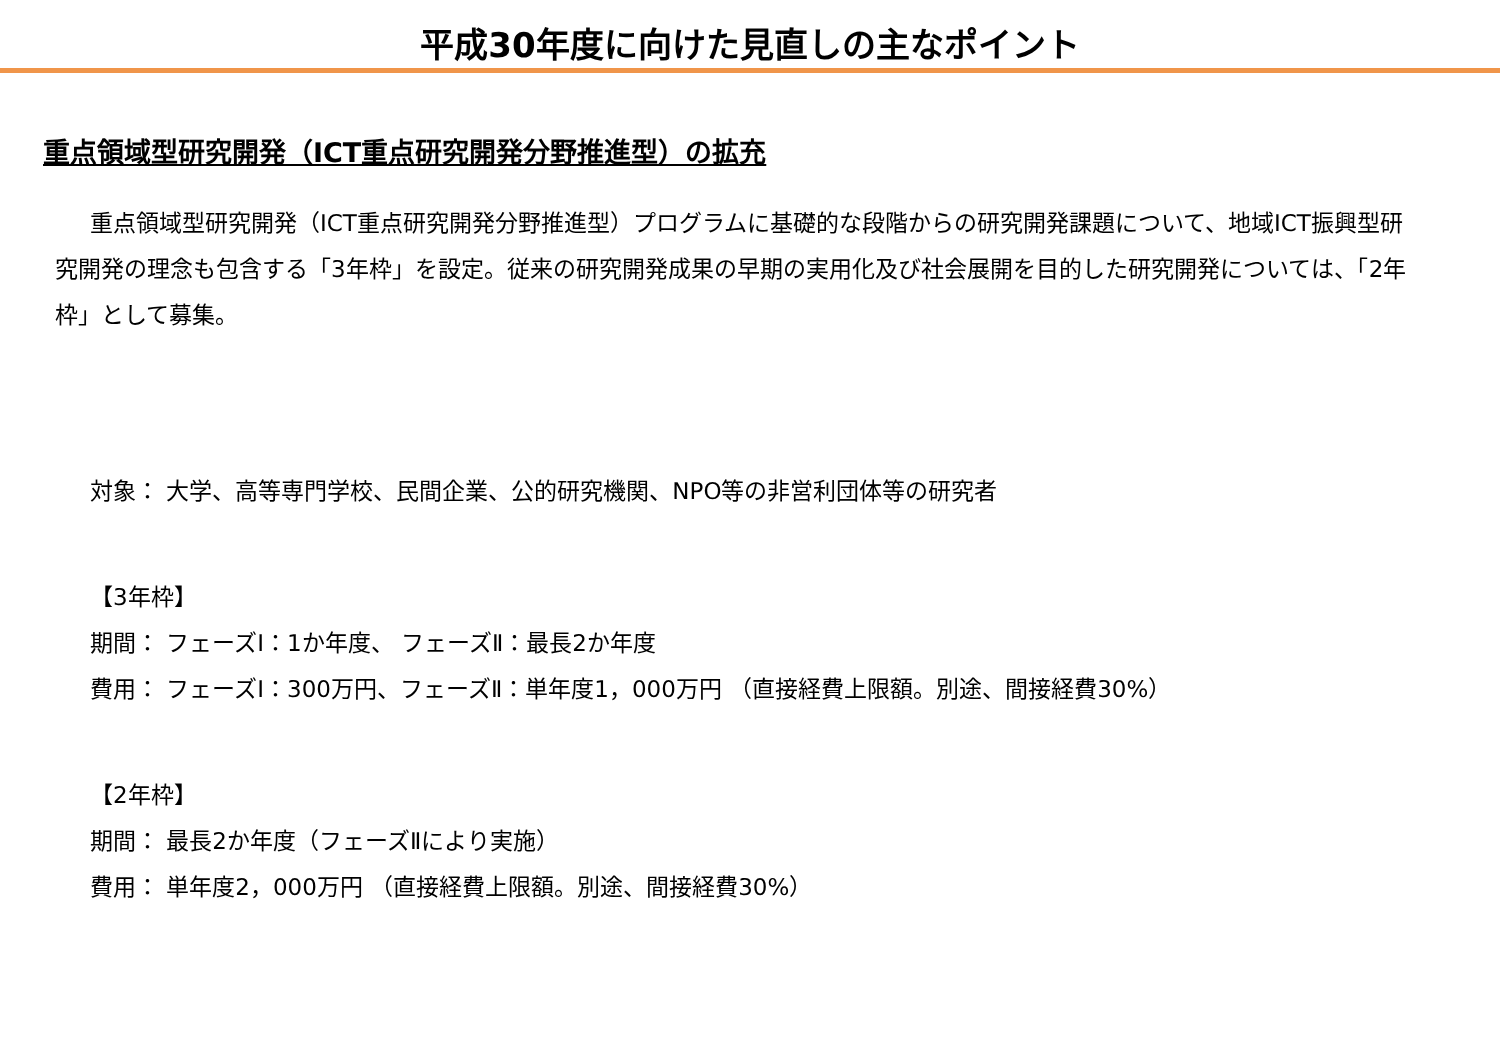平成30年度に向けた見直しの主なポイント
重点領域型研究開発（ICT重点研究開発分野推進型）の拡充
重点領域型研究開発（ICT重点研究開発分野推進型）プログラムに基礎的な段階からの研究開発課題について、地域ICT振興型研究開発の理念も包含する「3年枠」を設定。従来の研究開発成果の早期の実用化及び社会展開を目的した研究開発については、「2年枠」として募集。
対象： 大学、高等専門学校、民間企業、公的研究機関、NPO等の非営利団体等の研究者
【3年枠】
期間： フェーズⅠ：1か年度、 フェーズⅡ：最長2か年度
費用： フェーズⅠ：300万円、フェーズⅡ：単年度1，000万円 （直接経費上限額。別途、間接経費30%）
【2年枠】
期間： 最長2か年度（フェーズⅡにより実施）
費用： 単年度2，000万円 （直接経費上限額。別途、間接経費30%）